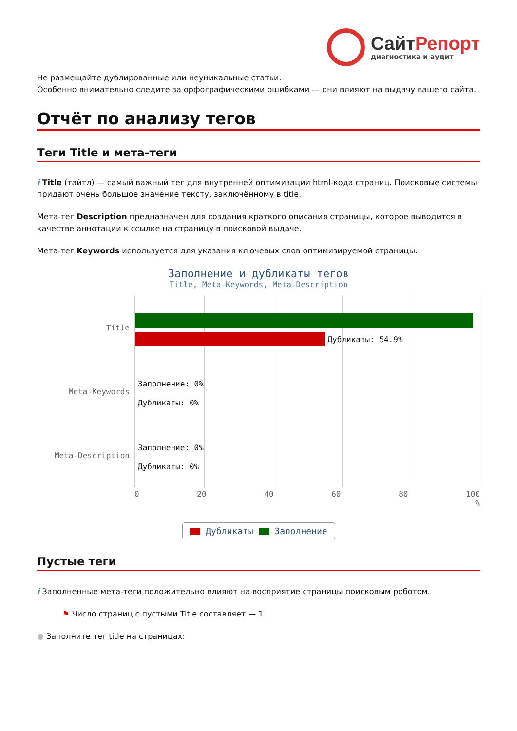СайтРепорт
диагностика и аудит
Не размещайте дублированные или неуникальные статьи.
Особенно внимательно следите за орфографическими ошибками — они влияют на выдачу вашего сайта.
Отчёт по анализу тегов
Теги Title и мета-теги
i Title (тайтл) — самый важный тег для внутренней оптимизации html-кода страниц. Поисковые системы придают очень большое значение тексту, заключённому в title.
Мета-тег Description предназначен для создания краткого описания страницы, которое выводится в качестве аннотации к ссылке на страницу в поисковой выдаче.
Мета-тег Keywords используется для указания ключевых слов оптимизируемой страницы.
Заполнение и дубликаты тегов
Title, Meta-Keywords, Meta-Description
Title
Meta-Keywords
Meta-Description
Дубликаты: 54.9%
Заполнение: 0%
Дубликаты: 0%
Заполнение: 0%
Дубликаты: 0%
0 20 40 60 80 100
%
Дубликаты Заполнение
Пустые теги
i Заполненные мета-теги положительно влияют на восприятие страницы поисковым роботом.
⚑ Число страниц с пустыми Title составляет — 1.
● Заполните тег title на страницах: